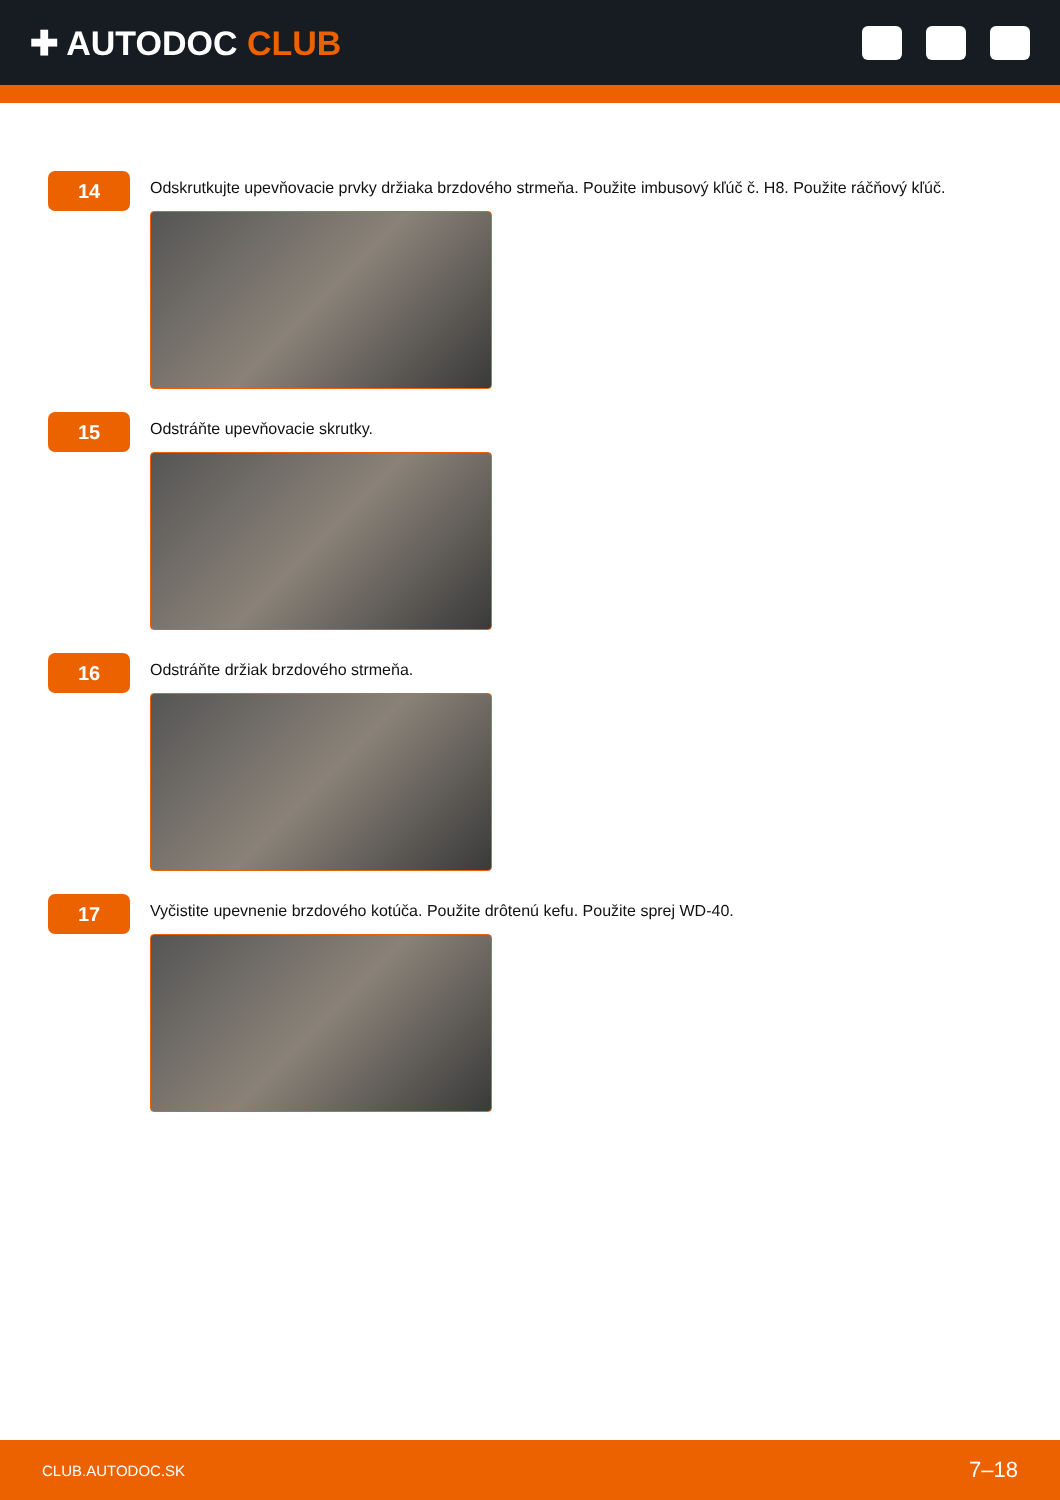✚ AUTODOC CLUB
14
Odskrutkujte upevňovacie prvky držiaka brzdového strmeňa. Použite imbusový kľúč č. H8. Použite ráčňový kľúč.
15
Odstráňte upevňovacie skrutky.
16
Odstráňte držiak brzdového strmeňa.
17
Vyčistite upevnenie brzdového kotúča. Použite drôtenú kefu. Použite sprej WD-40.
CLUB.AUTODOC.SK 7–18